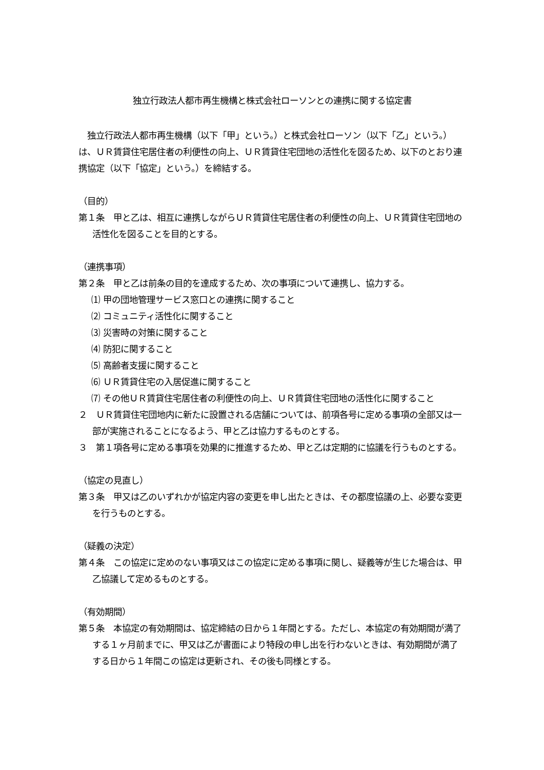独立行政法人都市再生機構と株式会社ローソンとの連携に関する協定書
　独立行政法人都市再生機構（以下「甲」という。）と株式会社ローソン（以下「乙」という。）は、ＵＲ賃貸住宅居住者の利便性の向上、ＵＲ賃貸住宅団地の活性化を図るため、以下のとおり連携協定（以下「協定」という。）を締結する。
（目的）
第１条　甲と乙は、相互に連携しながらＵＲ賃貸住宅居住者の利便性の向上、ＵＲ賃貸住宅団地の活性化を図ることを目的とする。
（連携事項）
第２条　甲と乙は前条の目的を達成するため、次の事項について連携し、協力する。
⑴ 甲の団地管理サービス窓口との連携に関すること
⑵ コミュニティ活性化に関すること
⑶ 災害時の対策に関すること
⑷ 防犯に関すること
⑸ 高齢者支援に関すること
⑹ ＵＲ賃貸住宅の入居促進に関すること
⑺ その他ＵＲ賃貸住宅居住者の利便性の向上、ＵＲ賃貸住宅団地の活性化に関すること
２　ＵＲ賃貸住宅団地内に新たに設置される店舗については、前項各号に定める事項の全部又は一部が実施されることになるよう、甲と乙は協力するものとする。
３　第１項各号に定める事項を効果的に推進するため、甲と乙は定期的に協議を行うものとする。
（協定の見直し）
第３条　甲又は乙のいずれかが協定内容の変更を申し出たときは、その都度協議の上、必要な変更を行うものとする。
（疑義の決定）
第４条　この協定に定めのない事項又はこの協定に定める事項に関し、疑義等が生じた場合は、甲乙協議して定めるものとする。
（有効期間）
第５条　本協定の有効期間は、協定締結の日から１年間とする。ただし、本協定の有効期間が満了する１ヶ月前までに、甲又は乙が書面により特段の申し出を行わないときは、有効期間が満了する日から１年間この協定は更新され、その後も同様とする。